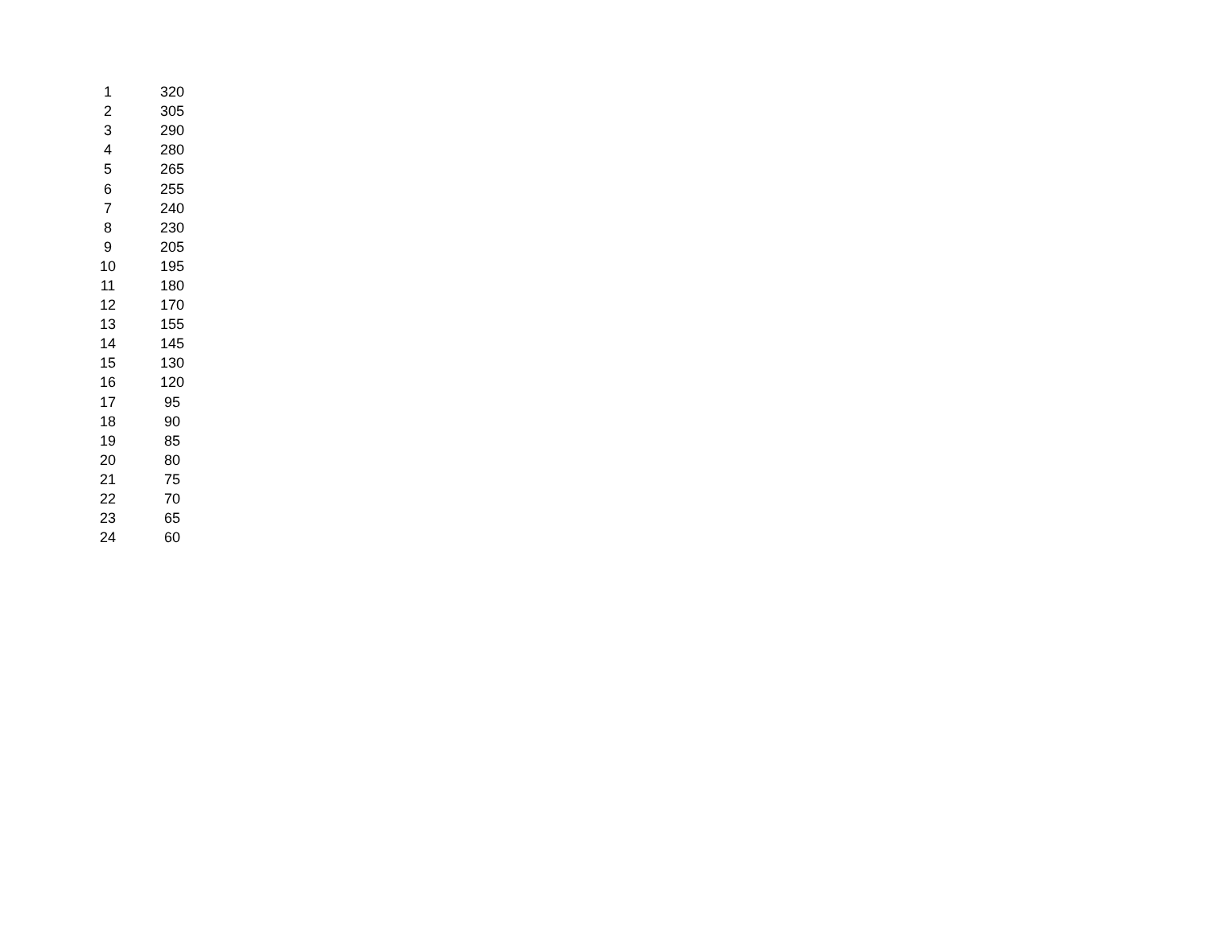| 1 | 320 |
| 2 | 305 |
| 3 | 290 |
| 4 | 280 |
| 5 | 265 |
| 6 | 255 |
| 7 | 240 |
| 8 | 230 |
| 9 | 205 |
| 10 | 195 |
| 11 | 180 |
| 12 | 170 |
| 13 | 155 |
| 14 | 145 |
| 15 | 130 |
| 16 | 120 |
| 17 | 95 |
| 18 | 90 |
| 19 | 85 |
| 20 | 80 |
| 21 | 75 |
| 22 | 70 |
| 23 | 65 |
| 24 | 60 |